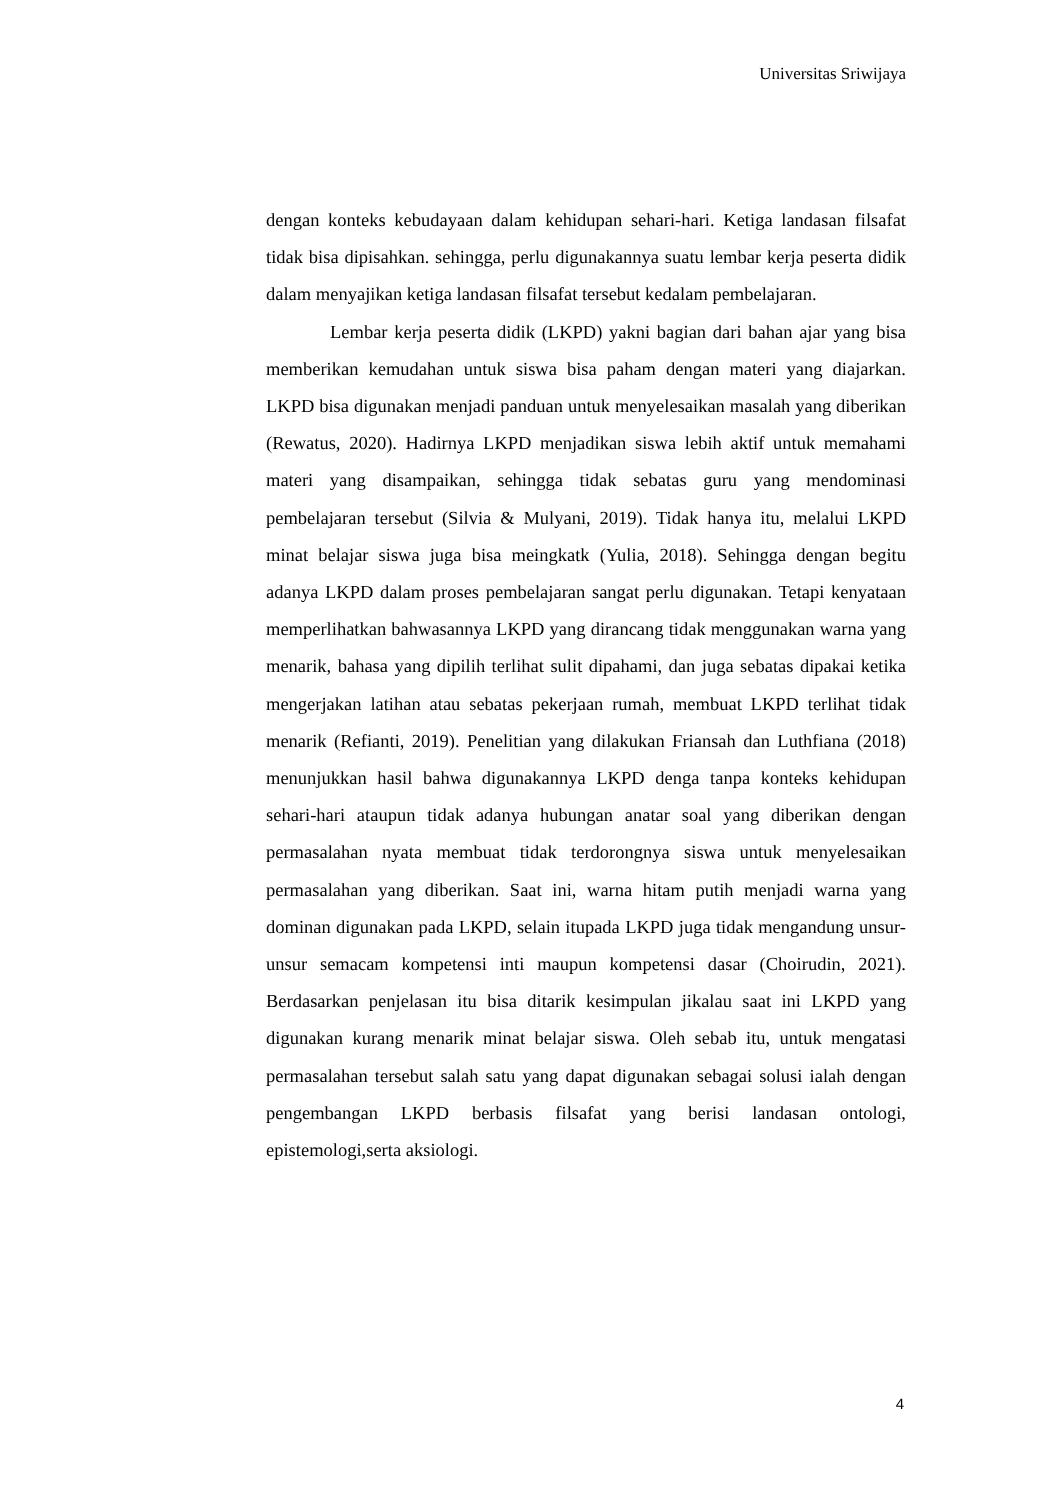Universitas Sriwijaya
dengan konteks kebudayaan dalam kehidupan sehari-hari. Ketiga landasan filsafat tidak bisa dipisahkan. sehingga, perlu digunakannya suatu lembar kerja peserta didik dalam menyajikan ketiga landasan filsafat tersebut kedalam pembelajaran.
Lembar kerja peserta didik (LKPD) yakni bagian dari bahan ajar yang bisa memberikan kemudahan untuk siswa bisa paham dengan materi yang diajarkan. LKPD bisa digunakan menjadi panduan untuk menyelesaikan masalah yang diberikan (Rewatus, 2020). Hadirnya LKPD menjadikan siswa lebih aktif untuk memahami materi yang disampaikan, sehingga tidak sebatas guru yang mendominasi pembelajaran tersebut (Silvia & Mulyani, 2019). Tidak hanya itu, melalui LKPD minat belajar siswa juga bisa meingkatk (Yulia, 2018). Sehingga dengan begitu adanya LKPD dalam proses pembelajaran sangat perlu digunakan. Tetapi kenyataan memperlihatkan bahwasannya LKPD yang dirancang tidak menggunakan warna yang menarik, bahasa yang dipilih terlihat sulit dipahami, dan juga sebatas dipakai ketika mengerjakan latihan atau sebatas pekerjaan rumah, membuat LKPD terlihat tidak menarik (Refianti, 2019). Penelitian yang dilakukan Friansah dan Luthfiana (2018) menunjukkan hasil bahwa digunakannya LKPD denga tanpa konteks kehidupan sehari-hari ataupun tidak adanya hubungan anatar soal yang diberikan dengan permasalahan nyata membuat tidak terdorongnya siswa untuk menyelesaikan permasalahan yang diberikan. Saat ini, warna hitam putih menjadi warna yang dominan digunakan pada LKPD, selain itupada LKPD juga tidak mengandung unsur-unsur semacam kompetensi inti maupun kompetensi dasar (Choirudin, 2021). Berdasarkan penjelasan itu bisa ditarik kesimpulan jikalau saat ini LKPD yang digunakan kurang menarik minat belajar siswa. Oleh sebab itu, untuk mengatasi permasalahan tersebut salah satu yang dapat digunakan sebagai solusi ialah dengan pengembangan LKPD berbasis filsafat yang berisi landasan ontologi, epistemologi,serta aksiologi.
4